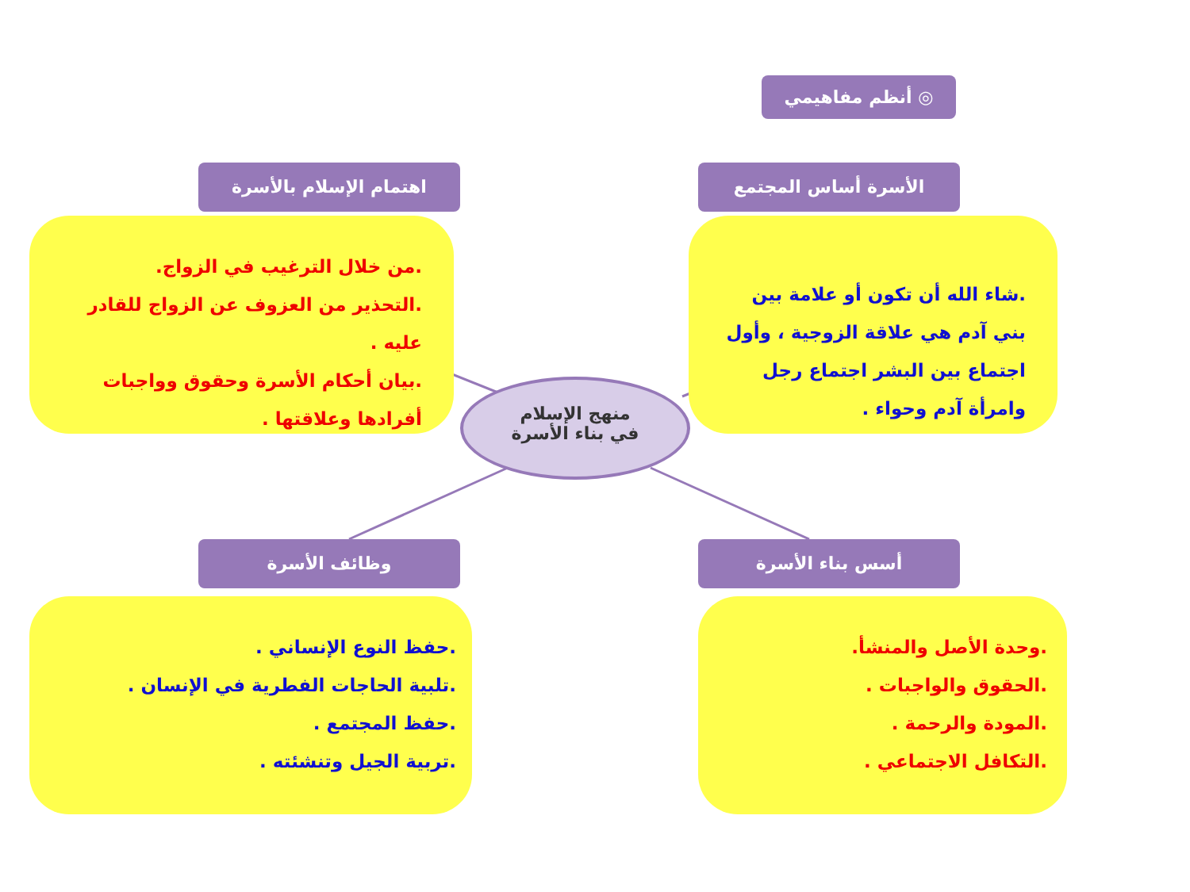◎ أنظم مفاهيمي
اهتمام الإسلام بالأسرة الأسرة أساس المجتمع
.من خلال الترغيب في الزواج.
.التحذير من العزوف عن الزواج للقادر عليه .
.بيان أحكام الأسرة وحقوق وواجبات أفرادها وعلاقتها .
.شاء الله أن تكون أو علامة بين بني آدم هي علاقة الزوجية ، وأول اجتماع بين البشر اجتماع رجل وامرأة آدم وحواء .
منهج الإسلام
في بناء الأسرة
وظائف الأسرة أسس بناء الأسرة
.حفظ النوع الإنساني .
.تلبية الحاجات الفطرية في الإنسان .
.حفظ المجتمع .
.تربية الجيل وتنشئته .
.وحدة الأصل والمنشأ.
.الحقوق والواجبات .
.المودة والرحمة .
.التكافل الاجتماعي .